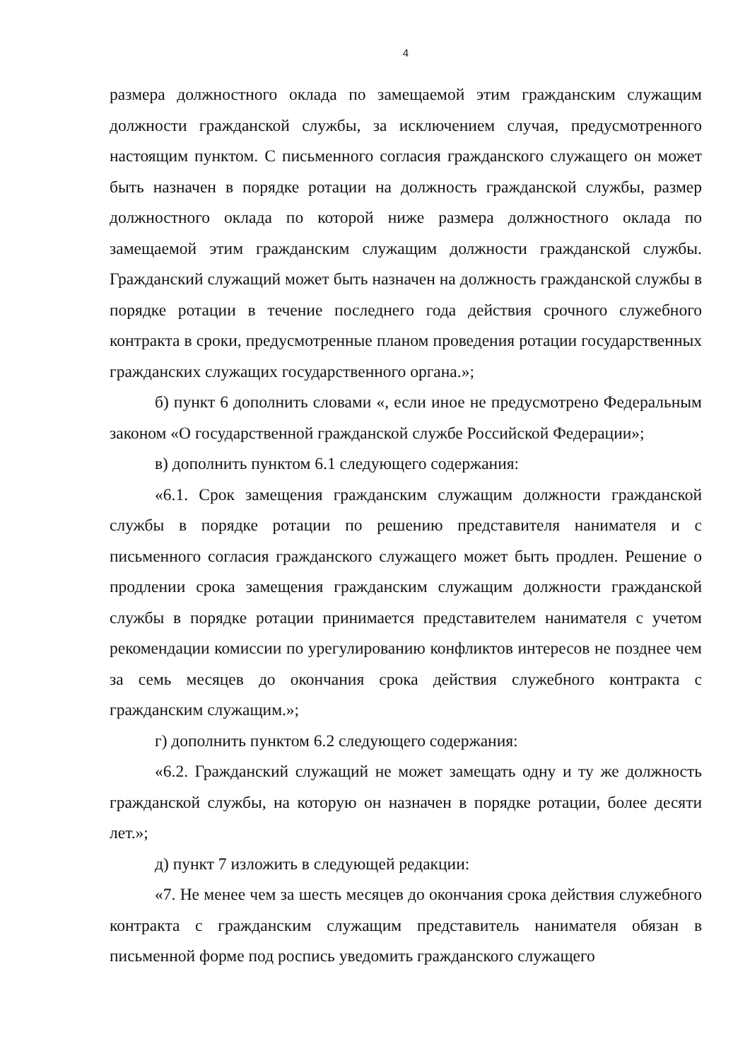4
размера должностного оклада по замещаемой этим гражданским служащим должности гражданской службы, за исключением случая, предусмотренного настоящим пунктом. С письменного согласия гражданского служащего он может быть назначен в порядке ротации на должность гражданской службы, размер должностного оклада по которой ниже размера должностного оклада по замещаемой этим гражданским служащим должности гражданской службы. Гражданский служащий может быть назначен на должность гражданской службы в порядке ротации в течение последнего года действия срочного служебного контракта в сроки, предусмотренные планом проведения ротации государственных гражданских служащих государственного органа.»;
б) пункт 6 дополнить словами «, если иное не предусмотрено Федеральным законом «О государственной гражданской службе Российской Федерации»;
в) дополнить пунктом 6.1 следующего содержания:
«6.1. Срок замещения гражданским служащим должности гражданской службы в порядке ротации по решению представителя нанимателя и с письменного согласия гражданского служащего может быть продлен. Решение о продлении срока замещения гражданским служащим должности гражданской службы в порядке ротации принимается представителем нанимателя с учетом рекомендации комиссии по урегулированию конфликтов интересов не позднее чем за семь месяцев до окончания срока действия служебного контракта с гражданским служащим.»;
г) дополнить пунктом 6.2 следующего содержания:
«6.2. Гражданский служащий не может замещать одну и ту же должность гражданской службы, на которую он назначен в порядке ротации, более десяти лет.»;
д) пункт 7 изложить в следующей редакции:
«7. Не менее чем за шесть месяцев до окончания срока действия служебного контракта с гражданским служащим представитель нанимателя обязан в письменной форме под роспись уведомить гражданского служащего